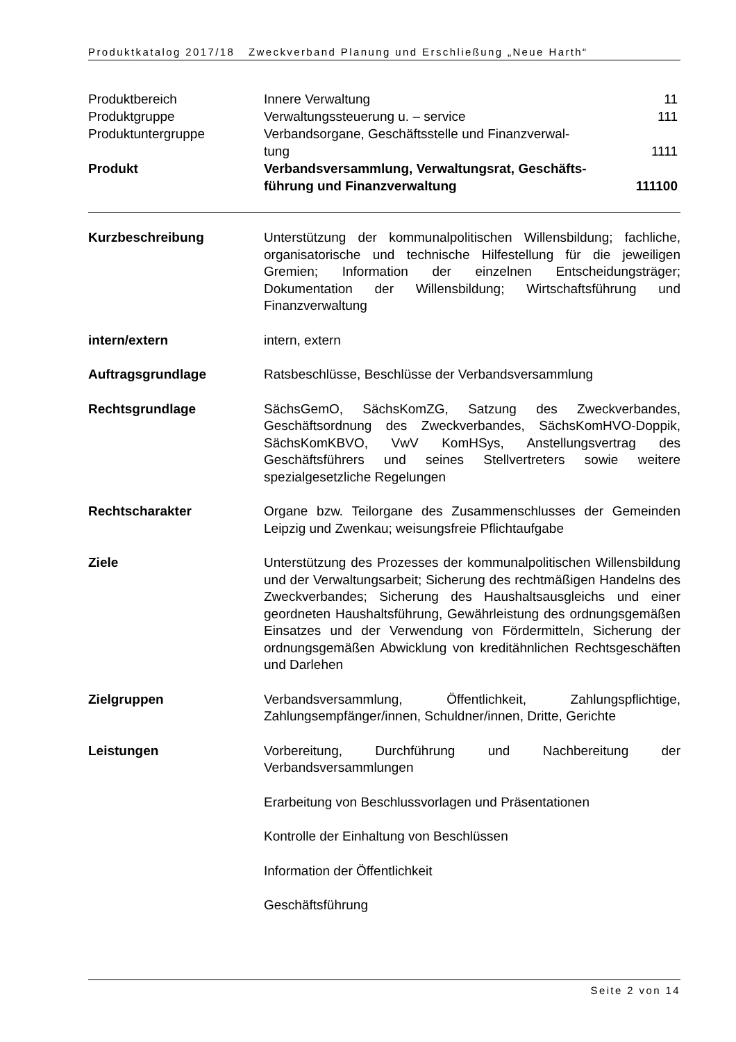Produktkatalog 2017/18 Zweckverband Planung und Erschließung „Neue Harth“
Produktbereich Innere Verwaltung 11
Produktgruppe Verwaltungssteuerung u. – service
111
Produktuntergruppe Verbandsorgane, Geschäftsstelle und Finanzverwal-
tung
1111
Produkt Verbandsversammlung, Verwaltungsrat, Geschäfts-
führung und Finanzverwaltung
111100
Kurzbeschreibung Unterstützung der kommunalpolitischen Willensbildung; fachliche, organisatorische und technische Hilfestellung für die jeweiligen Gremien; Information der einzelnen Entscheidungsträger; Dokumentation der Willensbildung; Wirtschaftsführung und Finanzverwaltung
intern/extern intern, extern
Auftragsgrundlage Ratsbeschlüsse, Beschlüsse der Verbandsversammlung
Rechtsgrundlage SächsGemO, SächsKomZG, Satzung des Zweckverbandes, Geschäftsordnung des Zweckverbandes, SächsKomHVO-Doppik, SächsKomKBVO, VwV KomHSys, Anstellungsvertrag des Geschäftsführers und seines Stellvertreters sowie weitere spezialgesetzliche Regelungen
Rechtscharakter Organe bzw. Teilorgane des Zusammenschlusses der Gemeinden Leipzig und Zwenkau; weisungsfreie Pflichtaufgabe
Ziele Unterstützung des Prozesses der kommunalpolitischen Willensbildung und der Verwaltungsarbeit; Sicherung des rechtmäßigen Handelns des Zweckverbandes; Sicherung des Haushaltsausgleichs und einer geordneten Haushaltsführung, Gewährleistung des ordnungsgemäßen Einsatzes und der Verwendung von Fördermitteln, Sicherung der ordnungsgemäßen Abwicklung von kreditähnlichen Rechtsgeschäften und Darlehen
Zielgruppen Verbandsversammlung, Öffentlichkeit, Zahlungspflichtige, Zahlungsempfänger/innen, Schuldner/innen, Dritte, Gerichte
Leistungen Vorbereitung, Durchführung und Nachbereitung der Verbandsversammlungen
Erarbeitung von Beschlussvorlagen und Präsentationen
Kontrolle der Einhaltung von Beschlüssen
Information der Öffentlichkeit
Geschäftsführung
Seite 2 von 14